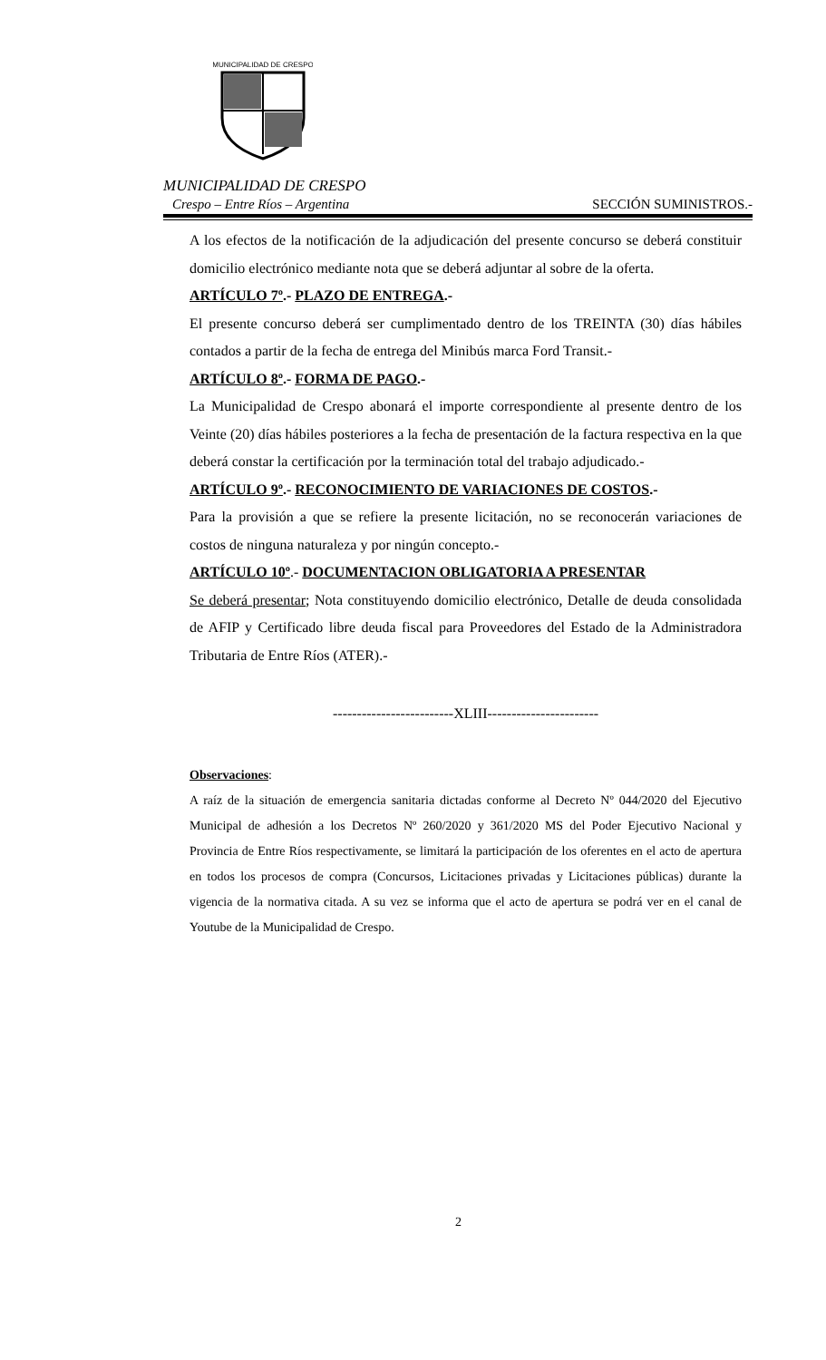MUNICIPALIDAD DE CRESPO
MUNICIPALIDAD DE CRESPO
Crespo – Entre Ríos – Argentina SECCIÓN SUMINISTROS.-
A los efectos de la notificación de la adjudicación del presente concurso se deberá constituir domicilio electrónico mediante nota que se deberá adjuntar al sobre de la oferta.
ARTÍCULO 7º.- PLAZO DE ENTREGA.-
El presente concurso deberá ser cumplimentado dentro de los TREINTA (30) días hábiles contados a partir de la fecha de entrega del Minibús marca Ford Transit.-
ARTÍCULO 8º.- FORMA DE PAGO.-
La Municipalidad de Crespo abonará el importe correspondiente al presente dentro de los Veinte (20) días hábiles posteriores a la fecha de presentación de la factura respectiva en la que deberá constar la certificación por la terminación total del trabajo adjudicado.-
ARTÍCULO 9º.- RECONOCIMIENTO DE VARIACIONES DE COSTOS.-
Para la provisión a que se refiere la presente licitación, no se reconocerán variaciones de costos de ninguna naturaleza y por ningún concepto.-
ARTÍCULO 10º.- DOCUMENTACION OBLIGATORIA A PRESENTAR
Se deberá presentar; Nota constituyendo domicilio electrónico, Detalle de deuda consolidada de AFIP y Certificado libre deuda fiscal para Proveedores del Estado de la Administradora Tributaria de Entre Ríos (ATER).-
-------------------------XLIII-----------------------
Observaciones:
A raíz de la situación de emergencia sanitaria dictadas conforme al Decreto Nº 044/2020 del Ejecutivo Municipal de adhesión a los Decretos Nº 260/2020 y 361/2020 MS del Poder Ejecutivo Nacional y Provincia de Entre Ríos respectivamente, se limitará la participación de los oferentes en el acto de apertura en todos los procesos de compra (Concursos, Licitaciones privadas y Licitaciones públicas) durante la vigencia de la normativa citada. A su vez se informa que el acto de apertura se podrá ver en el canal de Youtube de la Municipalidad de Crespo.
2